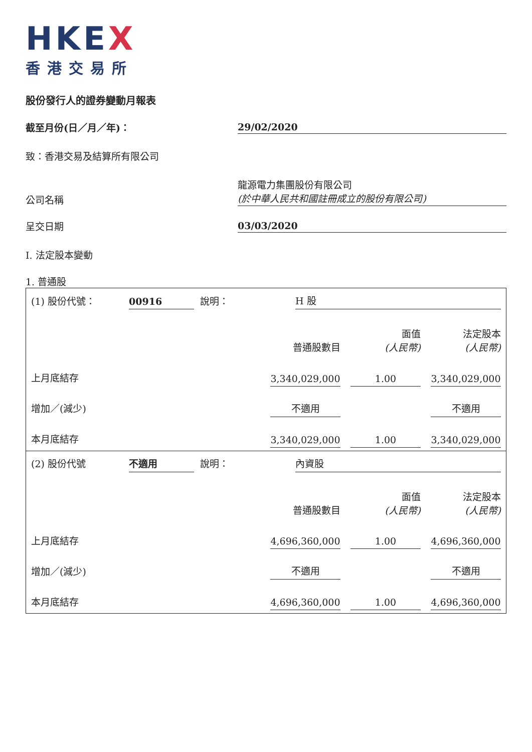HKEX
香港交易所
股份發行人的證券變動月報表
截至月份(日／月／年)：
29/02/2020
致：香港交易及結算所有限公司
公司名稱
龍源電力集團股份有限公司
(於中華人民共和國註冊成立的股份有限公司)
呈交日期
03/03/2020
I. 法定股本變動
1. 普通股
| (1) 股份代號： | 00916 | | 說明： | H 股 |
| | 普通股數目 | | 面值 (人民幣) | | 法定股本 (人民幣) |
| 上月底結存 | 3,340,029,000 | | 1.00 | | 3,340,029,000 |
| 增加／(減少) | 不適用 | | | | 不適用 |
| 本月底結存 | 3,340,029,000 | | 1.00 | | 3,340,029,000 |
| (2) 股份代號 | 不適用 | | 說明： | 內資股 |
| | 普通股數目 | | 面值 (人民幣) | | 法定股本 (人民幣) |
| 上月底結存 | 4,696,360,000 | | 1.00 | | 4,696,360,000 |
| 增加／(減少) | 不適用 | | | | 不適用 |
| 本月底結存 | 4,696,360,000 | | 1.00 | | 4,696,360,000 |